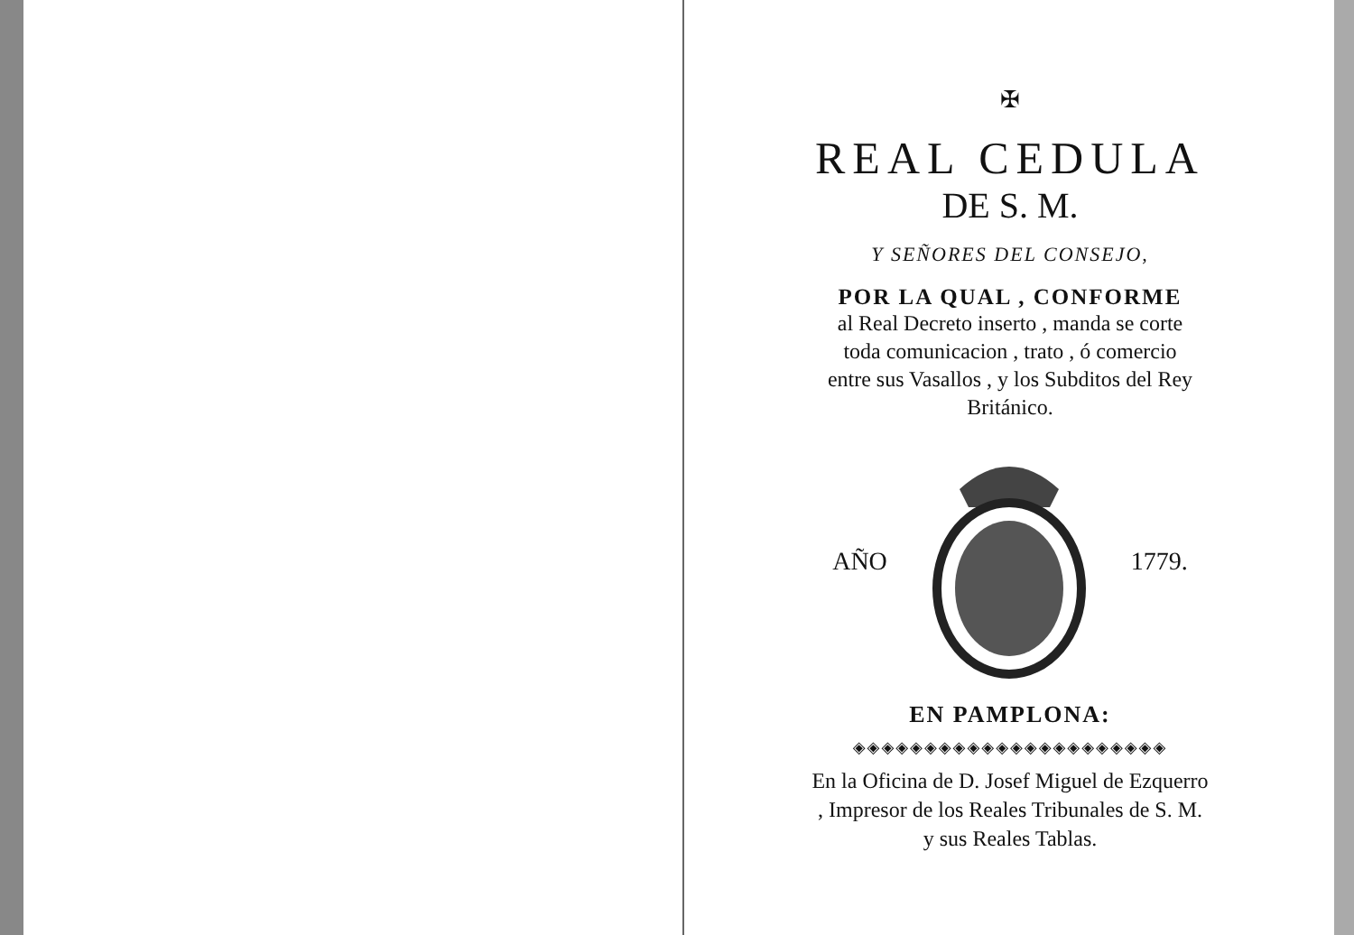✠
REAL CEDULA
DE S. M.
Y SEÑORES DEL CONSEJO,
POR LA QUAL , CONFORME
al Real Decreto inserto , manda se corte toda comunicacion , trato , ó comercio entre sus Vasallos , y los Subditos del Rey Británico.
AÑO 1779.
EN PAMPLONA:
◈◈◈◈◈◈◈◈◈◈◈◈◈◈◈◈◈◈◈◈◈◈
En la Oficina de D. Josef Miguel de Ezquerro , Impresor de los Reales Tribunales de S. M. y sus Reales Tablas.